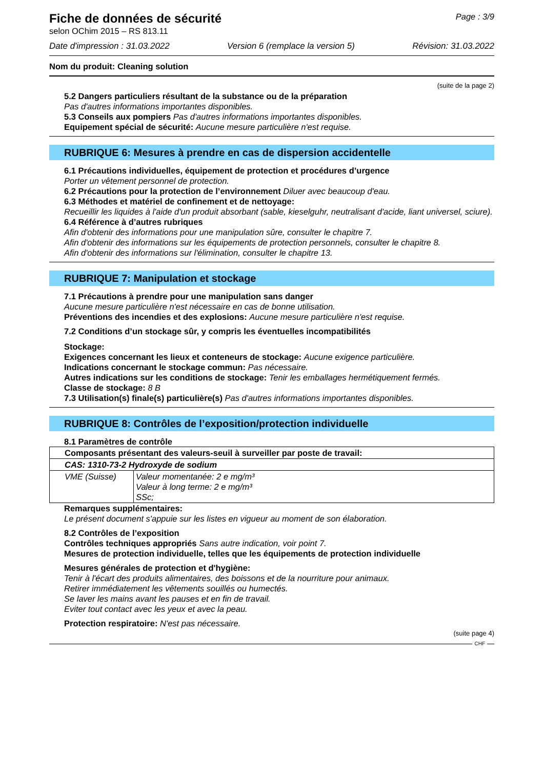Fiche de données de sécurité
selon OChim 2015 – RS 813.11
Page : 3/9
Date d'impression : 31.03.2022 Version 6 (remplace la version 5) Révision: 31.03.2022
Nom du produit: Cleaning solution
(suite de la page 2)
5.2 Dangers particuliers résultant de la substance ou de la préparation
Pas d'autres informations importantes disponibles.
5.3 Conseils aux pompiers Pas d'autres informations importantes disponibles.
Equipement spécial de sécurité: Aucune mesure particulière n'est requise.
RUBRIQUE 6: Mesures à prendre en cas de dispersion accidentelle
6.1 Précautions individuelles, équipement de protection et procédures d’urgence
Porter un vêtement personnel de protection.
6.2 Précautions pour la protection de l’environnement Diluer avec beaucoup d'eau.
6.3 Méthodes et matériel de confinement et de nettoyage:
Recueillir les liquides à l'aide d'un produit absorbant (sable, kieselguhr, neutralisant d'acide, liant universel, sciure).
6.4 Référence à d’autres rubriques
Afin d'obtenir des informations pour une manipulation sûre, consulter le chapitre 7.
Afin d'obtenir des informations sur les équipements de protection personnels, consulter le chapitre 8.
Afin d'obtenir des informations sur l'élimination, consulter le chapitre 13.
RUBRIQUE 7: Manipulation et stockage
7.1 Précautions à prendre pour une manipulation sans danger
Aucune mesure particulière n'est nécessaire en cas de bonne utilisation.
Préventions des incendies et des explosions: Aucune mesure particulière n'est requise.
7.2 Conditions d’un stockage sûr, y compris les éventuelles incompatibilités
Stockage:
Exigences concernant les lieux et conteneurs de stockage: Aucune exigence particulière.
Indications concernant le stockage commun: Pas nécessaire.
Autres indications sur les conditions de stockage: Tenir les emballages hermétiquement fermés.
Classe de stockage: 8 B
7.3 Utilisation(s) finale(s) particulière(s) Pas d'autres informations importantes disponibles.
RUBRIQUE 8: Contrôles de l’exposition/protection individuelle
8.1 Paramètres de contrôle
| Composants présentant des valeurs-seuil à surveiller par poste de travail: | |
| CAS: 1310-73-2 Hydroxyde de sodium | |
| VME (Suisse) | Valeur momentanée: 2 e mg/m³ Valeur à long terme: 2 e mg/m³ SSc; |
Remarques supplémentaires:
Le présent document s'appuie sur les listes en vigueur au moment de son élaboration.
8.2 Contrôles de l’exposition
Contrôles techniques appropriés Sans autre indication, voir point 7.
Mesures de protection individuelle, telles que les équipements de protection individuelle
Mesures générales de protection et d'hygiène:
Tenir à l'écart des produits alimentaires, des boissons et de la nourriture pour animaux.
Retirer immédiatement les vêtements souillés ou humectés.
Se laver les mains avant les pauses et en fin de travail.
Eviter tout contact avec les yeux et avec la peau.
Protection respiratoire: N'est pas nécessaire.
(suite page 4)
CHF